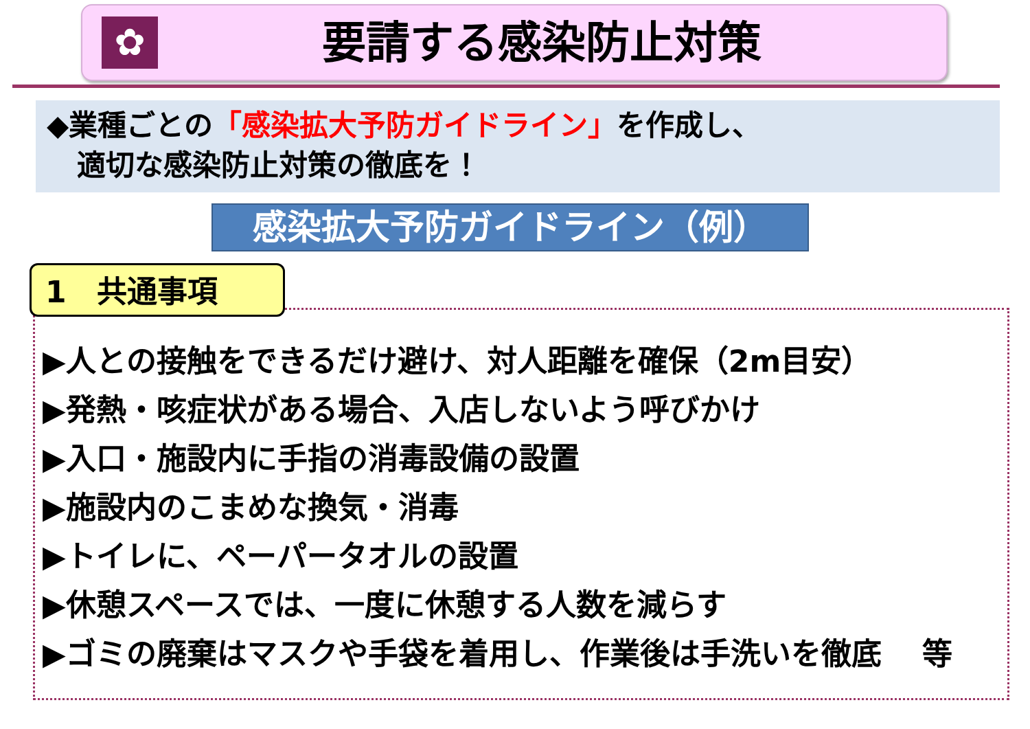✿
要請する感染防止対策
◆業種ごとの「感染拡大予防ガイドライン」を作成し、
適切な感染防止対策の徹底を！
感染拡大予防ガイドライン（例）
1　共通事項
▶人との接触をできるだけ避け、対人距離を確保（2m目安）
▶発熱・咳症状がある場合、入店しないよう呼びかけ
▶入口・施設内に手指の消毒設備の設置
▶施設内のこまめな換気・消毒
▶トイレに、ペーパータオルの設置
▶休憩スペースでは、一度に休憩する人数を減らす
▶ゴミの廃棄はマスクや手袋を着用し、作業後は手洗いを徹底　 等